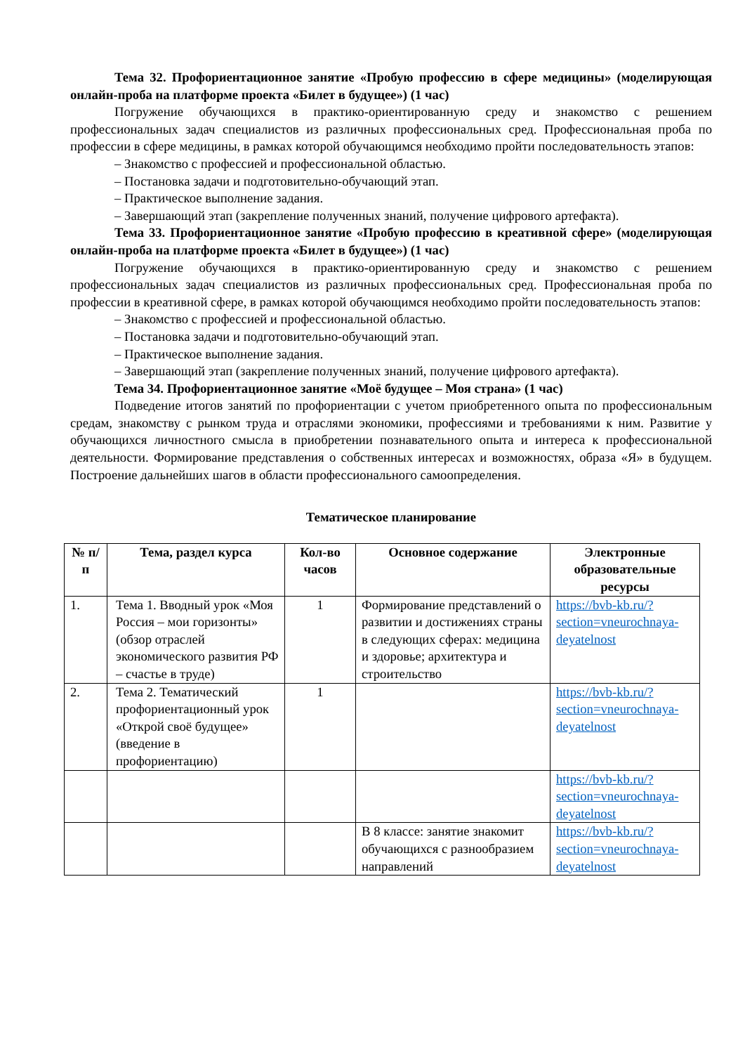Тема 32. Профориентационное занятие «Пробую профессию в сфере медицины» (моделирующая онлайн-проба на платформе проекта «Билет в будущее») (1 час)
Погружение обучающихся в практико-ориентированную среду и знакомство с решением профессиональных задач специалистов из различных профессиональных сред. Профессиональная проба по профессии в сфере медицины, в рамках которой обучающимся необходимо пройти последовательность этапов:
– Знакомство с профессией и профессиональной областью.
– Постановка задачи и подготовительно-обучающий этап.
– Практическое выполнение задания.
– Завершающий этап (закрепление полученных знаний, получение цифрового артефакта).
Тема 33. Профориентационное занятие «Пробую профессию в креативной сфере» (моделирующая онлайн-проба на платформе проекта «Билет в будущее») (1 час)
Погружение обучающихся в практико-ориентированную среду и знакомство с решением профессиональных задач специалистов из различных профессиональных сред. Профессиональная проба по профессии в креативной сфере, в рамках которой обучающимся необходимо пройти последовательность этапов:
– Знакомство с профессией и профессиональной областью.
– Постановка задачи и подготовительно-обучающий этап.
– Практическое выполнение задания.
– Завершающий этап (закрепление полученных знаний, получение цифрового артефакта).
Тема 34. Профориентационное занятие «Моё будущее – Моя страна» (1 час)
Подведение итогов занятий по профориентации с учетом приобретенного опыта по профессиональным средам, знакомству с рынком труда и отраслями экономики, профессиями и требованиями к ним. Развитие у обучающихся личностного смысла в приобретении познавательного опыта и интереса к профессиональной деятельности. Формирование представления о собственных интересах и возможностях, образа «Я» в будущем. Построение дальнейших шагов в области профессионального самоопределения.
Тематическое планирование
| № п/п | Тема, раздел курса | Кол-во часов | Основное содержание | Электронные образовательные ресурсы |
| --- | --- | --- | --- | --- |
| 1. | Тема 1. Вводный урок «Моя Россия – мои горизонты» (обзор отраслей экономического развития РФ – счастье в труде) | 1 | Формирование представлений о развитии и достижениях страны в следующих сферах: медицина и здоровье; архитектура и строительство | https://bvb-kb.ru/?section=vneurochnaya-deyatelnost |
| 2. | Тема 2. Тематический профориентационный урок «Открой своё будущее» (введение в профориентацию) | 1 | | https://bvb-kb.ru/?section=vneurochnaya-deyatelnost |
| | | | | https://bvb-kb.ru/?section=vneurochnaya-deyatelnost |
| | | | В 8 классе: занятие знакомит обучающихся с разнообразием направлений | https://bvb-kb.ru/?section=vneurochnaya-deyatelnost |